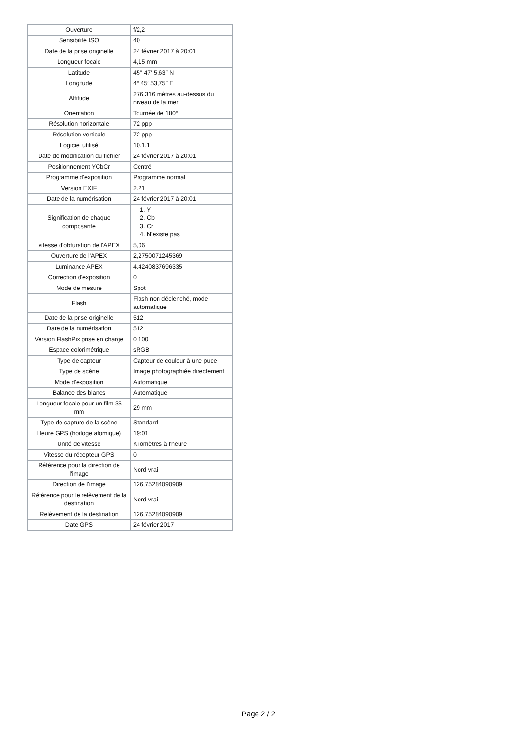| Ouverture | f/2,2 |
| Sensibilité ISO | 40 |
| Date de la prise originelle | 24 février 2017 à 20:01 |
| Longueur focale | 4,15 mm |
| Latitude | 45° 47′ 5,63″ N |
| Longitude | 4° 45′ 53,75″ E |
| Altitude | 276,316 mètres au-dessus du niveau de la mer |
| Orientation | Tournée de 180° |
| Résolution horizontale | 72 ppp |
| Résolution verticale | 72 ppp |
| Logiciel utilisé | 10.1.1 |
| Date de modification du fichier | 24 février 2017 à 20:01 |
| Positionnement YCbCr | Centré |
| Programme d'exposition | Programme normal |
| Version EXIF | 2.21 |
| Date de la numérisation | 24 février 2017 à 20:01 |
| Signification de chaque composante | 1. Y 2. Cb 3. Cr 4. N'existe pas |
| vitesse d'obturation de l'APEX | 5,06 |
| Ouverture de l'APEX | 2,2750071245369 |
| Luminance APEX | 4,4240837696335 |
| Correction d'exposition | 0 |
| Mode de mesure | Spot |
| Flash | Flash non déclenché, mode automatique |
| Date de la prise originelle | 512 |
| Date de la numérisation | 512 |
| Version FlashPix prise en charge | 0 100 |
| Espace colorimétrique | sRGB |
| Type de capteur | Capteur de couleur à une puce |
| Type de scène | Image photographiée directement |
| Mode d'exposition | Automatique |
| Balance des blancs | Automatique |
| Longueur focale pour un film 35 mm | 29 mm |
| Type de capture de la scène | Standard |
| Heure GPS (horloge atomique) | 19:01 |
| Unité de vitesse | Kilomètres à l'heure |
| Vitesse du récepteur GPS | 0 |
| Référence pour la direction de l'image | Nord vrai |
| Direction de l'image | 126,75284090909 |
| Référence pour le relèvement de la destination | Nord vrai |
| Relèvement de la destination | 126,75284090909 |
| Date GPS | 24 février 2017 |
Page 2 / 2